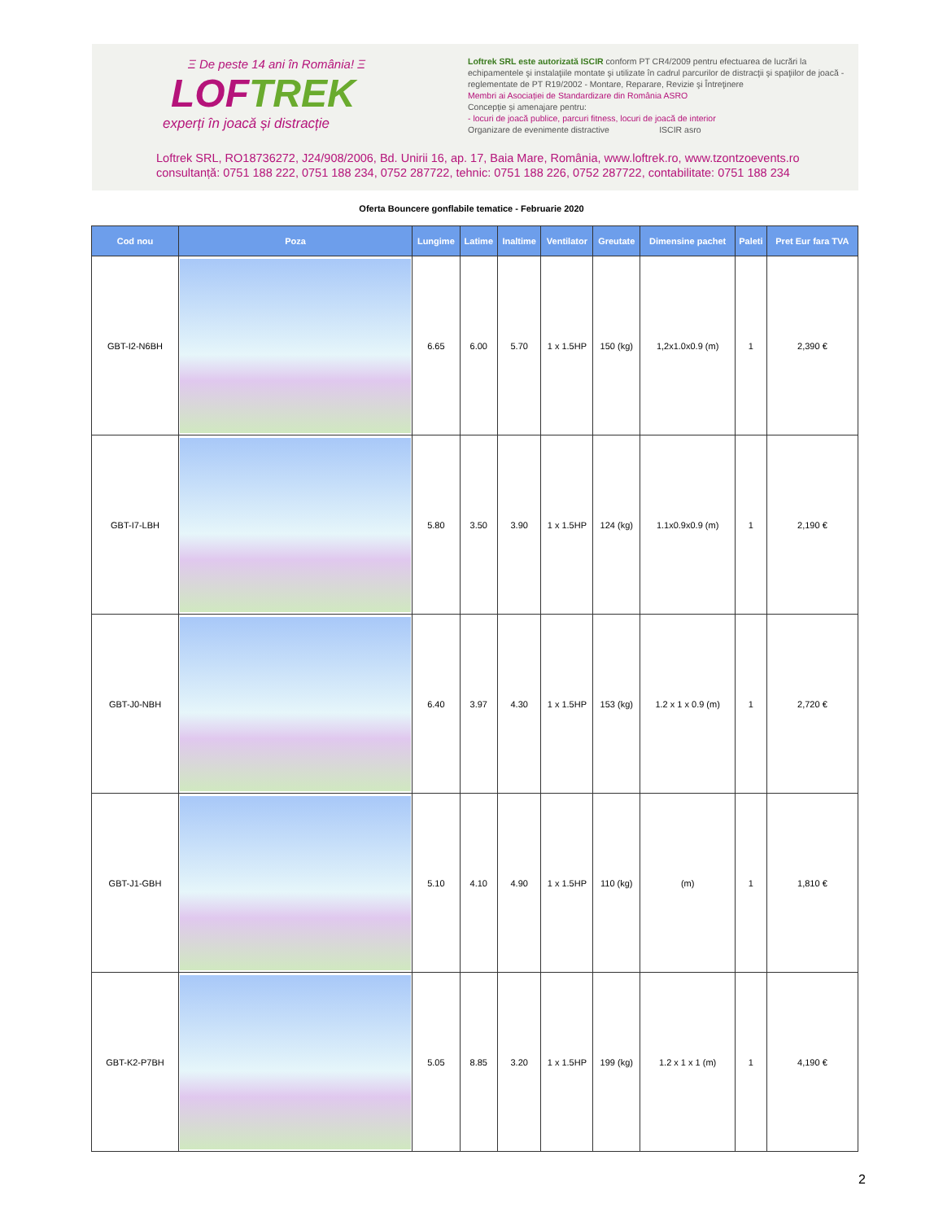Ξ De peste 14 ani în România! Ξ
LOFTREK
experți în joacă și distracție
Loftrek SRL este autorizată ISCIR conform PT CR4/2009 pentru efectuarea de lucrări la echipamentele şi instalaţiile montate şi utilizate în cadrul parcurilor de distracţii şi spaţiilor de joacă - reglementate de PT R19/2002 - Montare, Reparare, Revizie şi Întreţinere
Membri ai Asociației de Standardizare din România ASRO
Concepție și amenajare pentru:
- locuri de joacă publice, parcuri fitness, locuri de joacă de interior
Organizare de evenimente distractive ISCIR asro
Loftrek SRL, RO18736272, J24/908/2006, Bd. Unirii 16, ap. 17, Baia Mare, România, www.loftrek.ro, www.tzontzoevents.ro
consultanță: 0751 188 222, 0751 188 234, 0752 287722, tehnic: 0751 188 226, 0752 287722, contabilitate: 0751 188 234
Oferta Bouncere gonflabile tematice - Februarie 2020
| Cod nou | Poza | Lungime | Latime | Inaltime | Ventilator | Greutate | Dimensine pachet | Paleti | Pret Eur fara TVA |
| --- | --- | --- | --- | --- | --- | --- | --- | --- | --- |
| GBT-I2-N6BH | | 6.65 | 6.00 | 5.70 | 1 x 1.5HP | 150 (kg) | 1,2x1.0x0.9 (m) | 1 | 2,390 € |
| GBT-I7-LBH | | 5.80 | 3.50 | 3.90 | 1 x 1.5HP | 124 (kg) | 1.1x0.9x0.9 (m) | 1 | 2,190 € |
| GBT-J0-NBH | | 6.40 | 3.97 | 4.30 | 1 x 1.5HP | 153 (kg) | 1.2 x 1 x 0.9 (m) | 1 | 2,720 € |
| GBT-J1-GBH | | 5.10 | 4.10 | 4.90 | 1 x 1.5HP | 110 (kg) | (m) | 1 | 1,810 € |
| GBT-K2-P7BH | | 5.05 | 8.85 | 3.20 | 1 x 1.5HP | 199 (kg) | 1.2 x 1 x 1 (m) | 1 | 4,190 € |
2